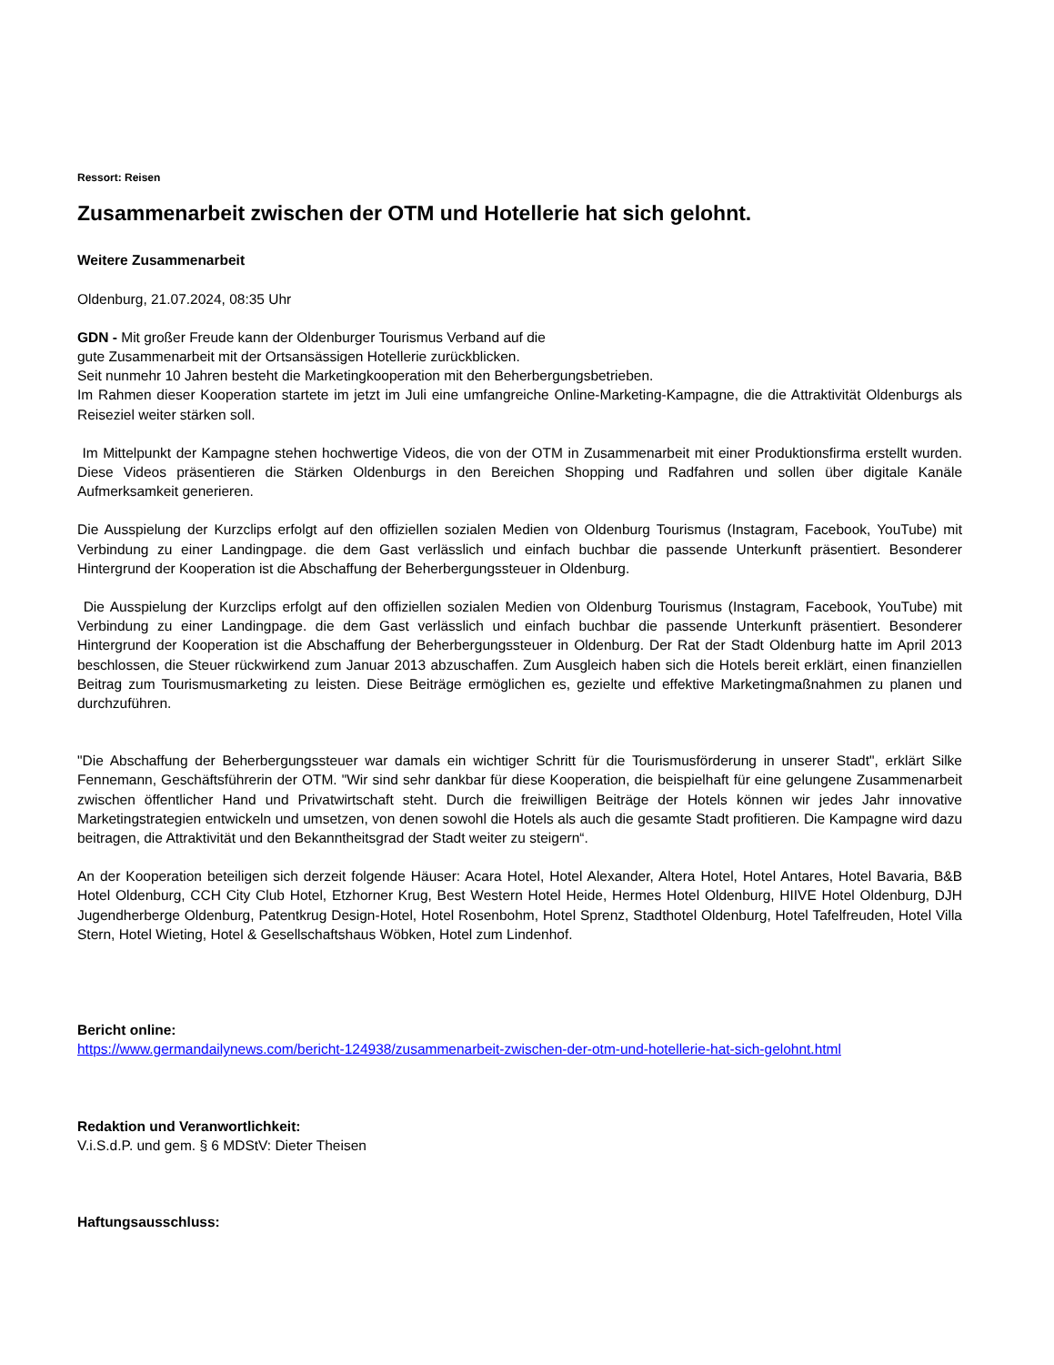Ressort: Reisen
Zusammenarbeit zwischen der OTM und Hotellerie hat sich gelohnt.
Weitere Zusammenarbeit
Oldenburg, 21.07.2024, 08:35 Uhr
GDN - Mit großer Freude kann der Oldenburger Tourismus Verband auf die
gute Zusammenarbeit mit der Ortsansässigen Hotellerie zurückblicken.
Seit nunmehr 10 Jahren besteht die Marketingkooperation mit den Beherbergungsbetrieben.
Im Rahmen dieser Kooperation startete im jetzt im Juli eine umfangreiche Online-Marketing-Kampagne, die die Attraktivität Oldenburgs als Reiseziel weiter stärken soll.
Im Mittelpunkt der Kampagne stehen hochwertige Videos, die von der OTM in Zusammenarbeit mit einer Produktionsfirma erstellt wurden. Diese Videos präsentieren die Stärken Oldenburgs in den Bereichen Shopping und Radfahren und sollen über digitale Kanäle Aufmerksamkeit generieren.
Die Ausspielung der Kurzclips erfolgt auf den offiziellen sozialen Medien von Oldenburg Tourismus (Instagram, Facebook, YouTube) mit Verbindung zu einer Landingpage. die dem Gast verlässlich und einfach buchbar die passende Unterkunft präsentiert. Besonderer Hintergrund der Kooperation ist die Abschaffung der Beherbergungssteuer in Oldenburg.
Die Ausspielung der Kurzclips erfolgt auf den offiziellen sozialen Medien von Oldenburg Tourismus (Instagram, Facebook, YouTube) mit Verbindung zu einer Landingpage. die dem Gast verlässlich und einfach buchbar die passende Unterkunft präsentiert. Besonderer Hintergrund der Kooperation ist die Abschaffung der Beherbergungssteuer in Oldenburg. Der Rat der Stadt Oldenburg hatte im April 2013 beschlossen, die Steuer rückwirkend zum Januar 2013 abzuschaffen. Zum Ausgleich haben sich die Hotels bereit erklärt, einen finanziellen Beitrag zum Tourismusmarketing zu leisten. Diese Beiträge ermöglichen es, gezielte und effektive Marketingmaßnahmen zu planen und durchzuführen.
"Die Abschaffung der Beherbergungssteuer war damals ein wichtiger Schritt für die Tourismusförderung in unserer Stadt", erklärt Silke Fennemann, Geschäftsführerin der OTM. "Wir sind sehr dankbar für diese Kooperation, die beispielhaft für eine gelungene Zusammenarbeit zwischen öffentlicher Hand und Privatwirtschaft steht. Durch die freiwilligen Beiträge der Hotels können wir jedes Jahr innovative Marketingstrategien entwickeln und umsetzen, von denen sowohl die Hotels als auch die gesamte Stadt profitieren. Die Kampagne wird dazu beitragen, die Attraktivität und den Bekanntheitsgrad der Stadt weiter zu steigern“.
An der Kooperation beteiligen sich derzeit folgende Häuser: Acara Hotel, Hotel Alexander, Altera Hotel, Hotel Antares, Hotel Bavaria, B&B Hotel Oldenburg, CCH City Club Hotel, Etzhorner Krug, Best Western Hotel Heide, Hermes Hotel Oldenburg, HIIVE Hotel Oldenburg, DJH Jugendherberge Oldenburg, Patentkrug Design-Hotel, Hotel Rosenbohm, Hotel Sprenz, Stadthotel Oldenburg, Hotel Tafelfreuden, Hotel Villa Stern, Hotel Wieting, Hotel & Gesellschaftshaus Wöbken, Hotel zum Lindenhof.
Bericht online:
https://www.germandailynews.com/bericht-124938/zusammenarbeit-zwischen-der-otm-und-hotellerie-hat-sich-gelohnt.html
Redaktion und Veranwortlichkeit:
V.i.S.d.P. und gem. § 6 MDStV: Dieter Theisen
Haftungsausschluss: